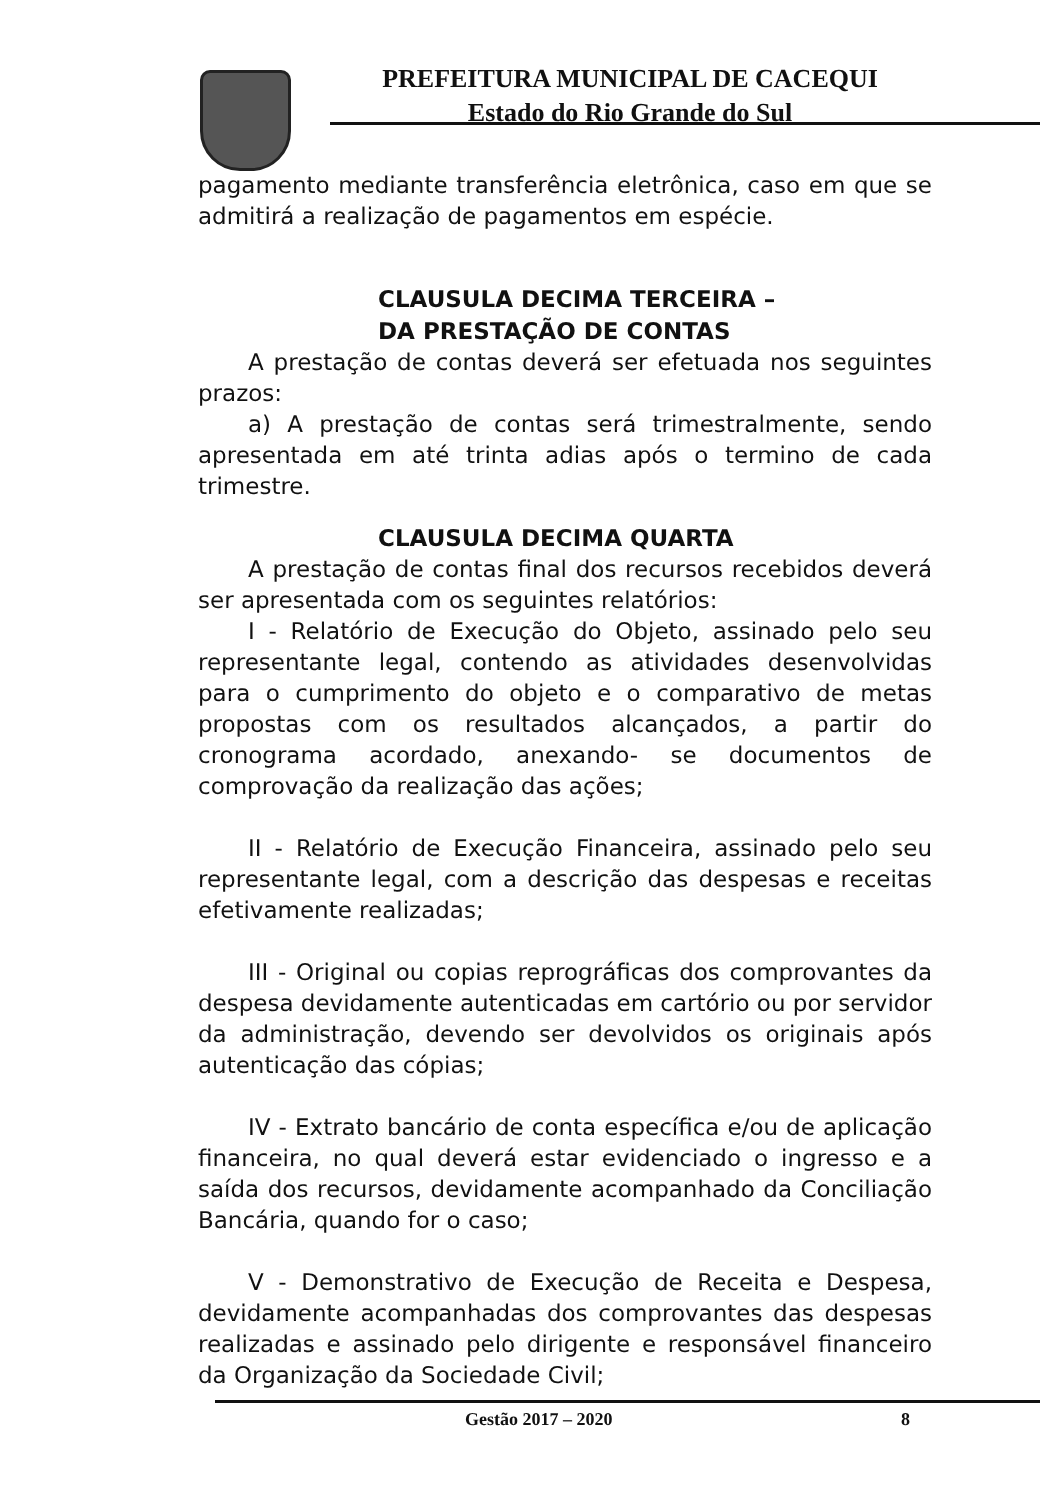PREFEITURA MUNICIPAL DE CACEQUI
Estado do Rio Grande do Sul
pagamento mediante transferência eletrônica, caso em que se admitirá a realização de pagamentos em espécie.
CLAUSULA DECIMA TERCEIRA –
DA PRESTAÇÃO DE CONTAS
A prestação de contas deverá ser efetuada nos seguintes prazos:
a) A prestação de contas será trimestralmente, sendo apresentada em até trinta adias após o termino de cada trimestre.
CLAUSULA DECIMA QUARTA
A prestação de contas final dos recursos recebidos deverá ser apresentada com os seguintes relatórios:
I - Relatório de Execução do Objeto, assinado pelo seu representante legal, contendo as atividades desenvolvidas para o cumprimento do objeto e o comparativo de metas propostas com os resultados alcançados, a partir do cronograma acordado, anexando- se documentos de comprovação da realização das ações;
II - Relatório de Execução Financeira, assinado pelo seu representante legal, com a descrição das despesas e receitas efetivamente realizadas;
III - Original ou copias reprográficas dos comprovantes da despesa devidamente autenticadas em cartório ou por servidor da administração, devendo ser devolvidos os originais após autenticação das cópias;
IV - Extrato bancário de conta específica e/ou de aplicação financeira, no qual deverá estar evidenciado o ingresso e a saída dos recursos, devidamente acompanhado da Conciliação Bancária, quando for o caso;
V - Demonstrativo de Execução de Receita e Despesa, devidamente acompanhadas dos comprovantes das despesas realizadas e assinado pelo dirigente e responsável financeiro da Organização da Sociedade Civil;
Gestão 2017 – 2020 8